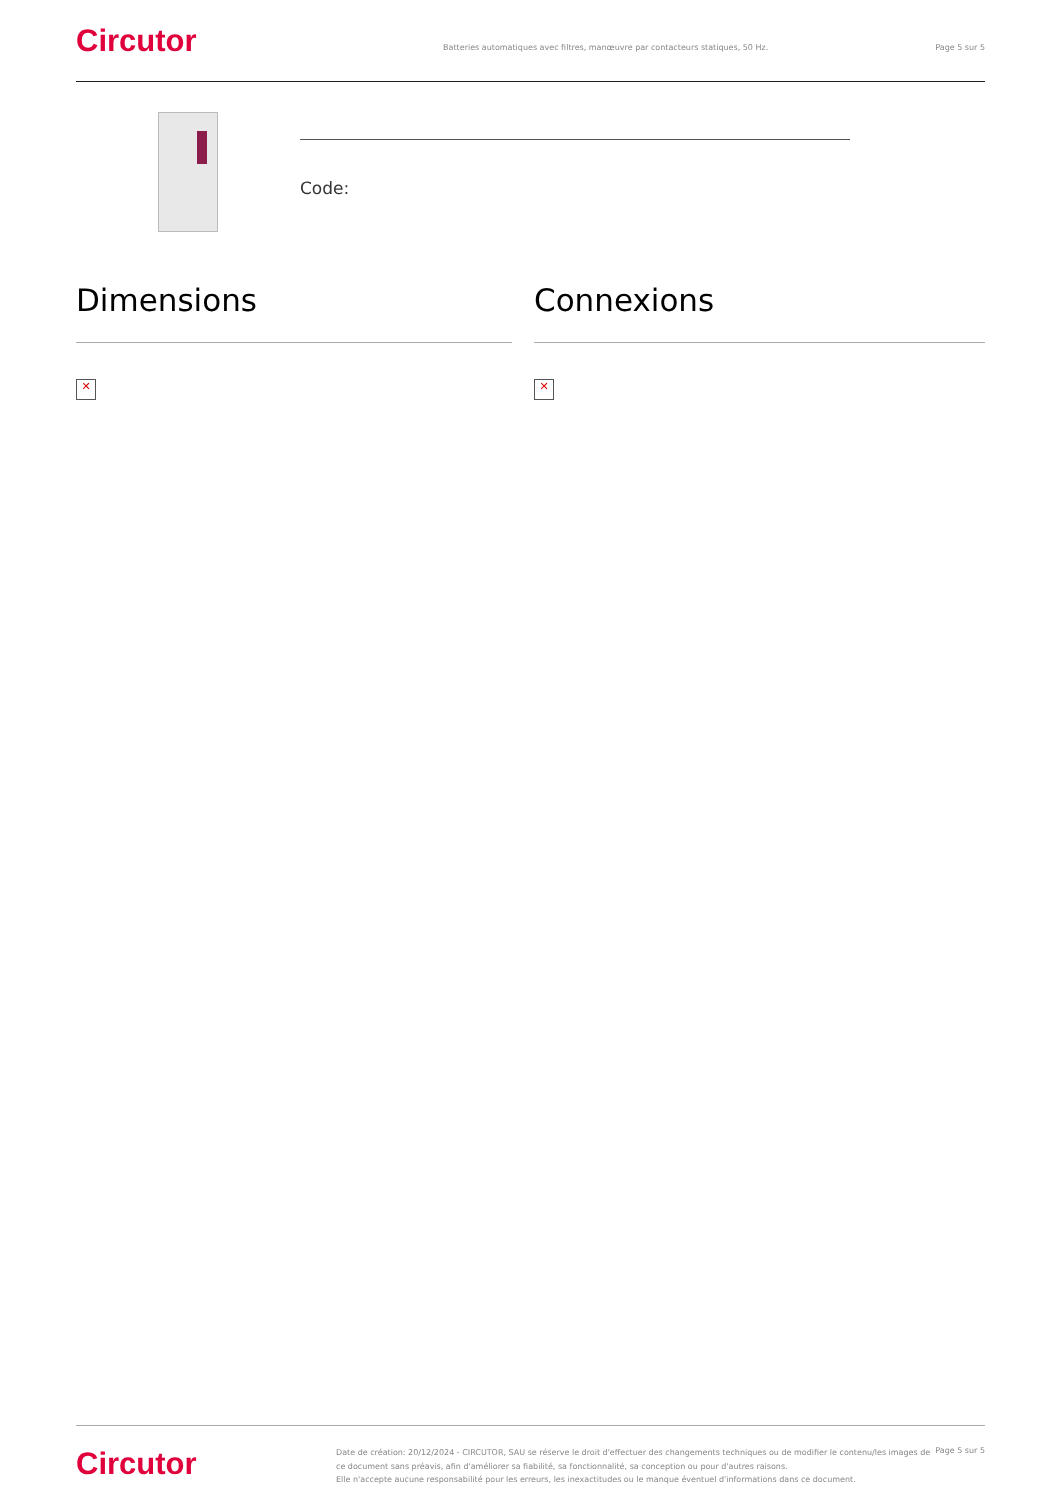Circutor
Batteries automatiques avec filtres, manœuvre par contacteurs statiques, 50 Hz.
Page 5 sur 5
Code:
Dimensions
✕
Connexions
✕
Circutor
Date de création: 20/12/2024 - CIRCUTOR, SAU se réserve le droit d'effectuer des changements techniques ou de modifier le contenu/les images de ce document sans préavis, afin d'améliorer sa fiabilité, sa fonctionnalité, sa conception ou pour d'autres raisons.
Elle n'accepte aucune responsabilité pour les erreurs, les inexactitudes ou le manque éventuel d'informations dans ce document.
Page 5 sur 5